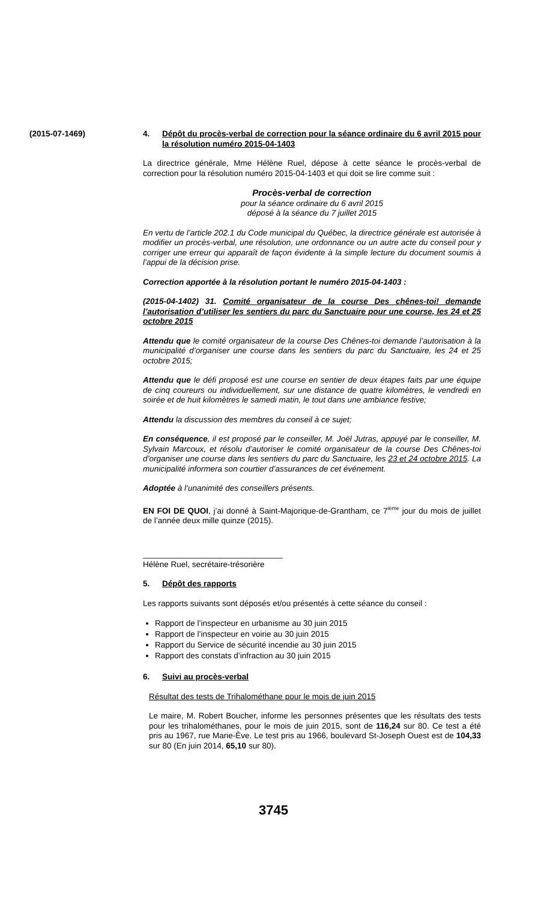(2015-07-1469)
4. Dépôt du procès-verbal de correction pour la séance ordinaire du 6 avril 2015 pour la résolution numéro 2015-04-1403
La directrice générale, Mme Hélène Ruel, dépose à cette séance le procès-verbal de correction pour la résolution numéro 2015-04-1403 et qui doit se lire comme suit :
Procès-verbal de correction
pour la séance ordinaire du 6 avril 2015
déposé à la séance du 7 juillet 2015
En vertu de l’article 202.1 du Code municipal du Québec, la directrice générale est autorisée à modifier un procès-verbal, une résolution, une ordonnance ou un autre acte du conseil pour y corriger une erreur qui apparaît de façon évidente à la simple lecture du document soumis à l’appui de la décision prise.
Correction apportée à la résolution portant le numéro 2015-04-1403 :
(2015-04-1402) 31. Comité organisateur de la course Des chênes-toi! demande l’autorisation d’utiliser les sentiers du parc du Sanctuaire pour une course, les 24 et 25 octobre 2015
Attendu que le comité organisateur de la course Des Chênes-toi demande l’autorisation à la municipalité d’organiser une course dans les sentiers du parc du Sanctuaire, les 24 et 25 octobre 2015;
Attendu que le défi proposé est une course en sentier de deux étapes faits par une équipe de cinq coureurs ou individuellement, sur une distance de quatre kilomètres, le vendredi en soirée et de huit kilomètres le samedi matin, le tout dans une ambiance festive;
Attendu la discussion des membres du conseil à ce sujet;
En conséquence, il est proposé par le conseiller, M. Joël Jutras, appuyé par le conseiller, M. Sylvain Marcoux, et résolu d’autoriser le comité organisateur de la course Des Chênes-toi d’organiser une course dans les sentiers du parc du Sanctuaire, les 23 et 24 octobre 2015. La municipalité informera son courtier d’assurances de cet événement.
Adoptée à l’unanimité des conseillers présents.
EN FOI DE QUOI, j’ai donné à Saint-Majorique-de-Grantham, ce 7<sup>ième</sup> jour du mois de juillet de l’année deux mille quinze (2015).
_______________________________
Hélène Ruel, secrétaire-trésorière
5. Dépôt des rapports
Les rapports suivants sont déposés et/ou présentés à cette séance du conseil :
Rapport de l’inspecteur en urbanisme au 30 juin 2015
Rapport de l’inspecteur en voirie au 30 juin 2015
Rapport du Service de sécurité incendie au 30 juin 2015
Rapport des constats d’infraction au 30 juin 2015
6. Suivi au procès-verbal
Résultat des tests de Trihalométhane pour le mois de juin 2015
Le maire, M. Robert Boucher, informe les personnes présentes que les résultats des tests pour les trihalométhanes, pour le mois de juin 2015, sont de 116,24 sur 80. Ce test a été pris au 1967, rue Marie-Ève. Le test pris au 1966, boulevard St-Joseph Ouest est de 104,33 sur 80 (En juin 2014, 65,10 sur 80).
3745